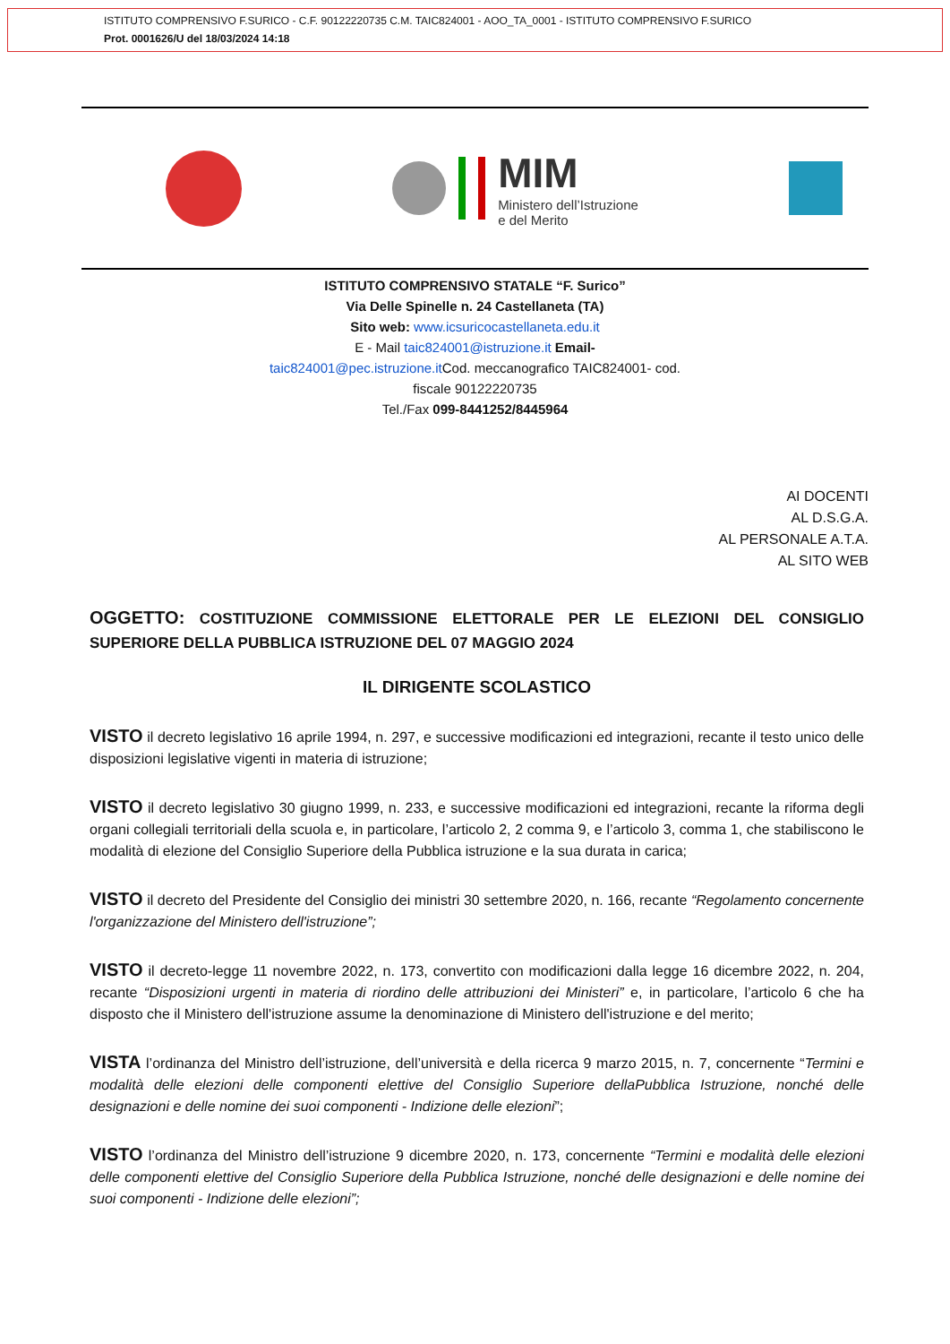ISTITUTO COMPRENSIVO F.SURICO - C.F. 90122220735 C.M. TAIC824001 - AOO_TA_0001 - ISTITUTO COMPRENSIVO F.SURICO
Prot. 0001626/U del 18/03/2024 14:18
MIM
Ministero dell’Istruzione
e del Merito
ISTITUTO COMPRENSIVO STATALE “F. Surico”
Via Delle Spinelle n. 24 Castellaneta (TA)
Sito web: www.icsuricocastellaneta.edu.it
E - Mail taic824001@istruzione.it Email-
taic824001@pec.istruzione.it Cod. meccanografico TAIC824001- cod.
fiscale 90122220735
Tel./Fax 099-8441252/8445964
AI DOCENTI
AL D.S.G.A.
AL PERSONALE A.T.A.
AL SITO WEB
OGGETTO: COSTITUZIONE COMMISSIONE ELETTORALE PER LE ELEZIONI DEL CONSIGLIO SUPERIORE DELLA PUBBLICA ISTRUZIONE DEL 07 MAGGIO 2024
IL DIRIGENTE SCOLASTICO
VISTO il decreto legislativo 16 aprile 1994, n. 297, e successive modificazioni ed integrazioni, recante il testo unico delle disposizioni legislative vigenti in materia di istruzione;
VISTO il decreto legislativo 30 giugno 1999, n. 233, e successive modificazioni ed integrazioni, recante la riforma degli organi collegiali territoriali della scuola e, in particolare, l’articolo 2, 2 comma 9, e l’articolo 3, comma 1, che stabiliscono le modalità di elezione del Consiglio Superiore della Pubblica istruzione e la sua durata in carica;
VISTO il decreto del Presidente del Consiglio dei ministri 30 settembre 2020, n. 166, recante “Regolamento concernente l'organizzazione del Ministero dell'istruzione”;
VISTO il decreto-legge 11 novembre 2022, n. 173, convertito con modificazioni dalla legge 16 dicembre 2022, n. 204, recante “Disposizioni urgenti in materia di riordino delle attribuzioni dei Ministeri” e, in particolare, l’articolo 6 che ha disposto che il Ministero dell'istruzione assume la denominazione di Ministero dell'istruzione e del merito;
VISTA l’ordinanza del Ministro dell’istruzione, dell’università e della ricerca 9 marzo 2015, n. 7, concernente “Termini e modalità delle elezioni delle componenti elettive del Consiglio Superiore dellaPubblica Istruzione, nonché delle designazioni e delle nomine dei suoi componenti - Indizione delle elezioni”;
VISTO l’ordinanza del Ministro dell’istruzione 9 dicembre 2020, n. 173, concernente “Termini e modalità delle elezioni delle componenti elettive del Consiglio Superiore della Pubblica Istruzione, nonché delle designazioni e delle nomine dei suoi componenti - Indizione delle elezioni”;